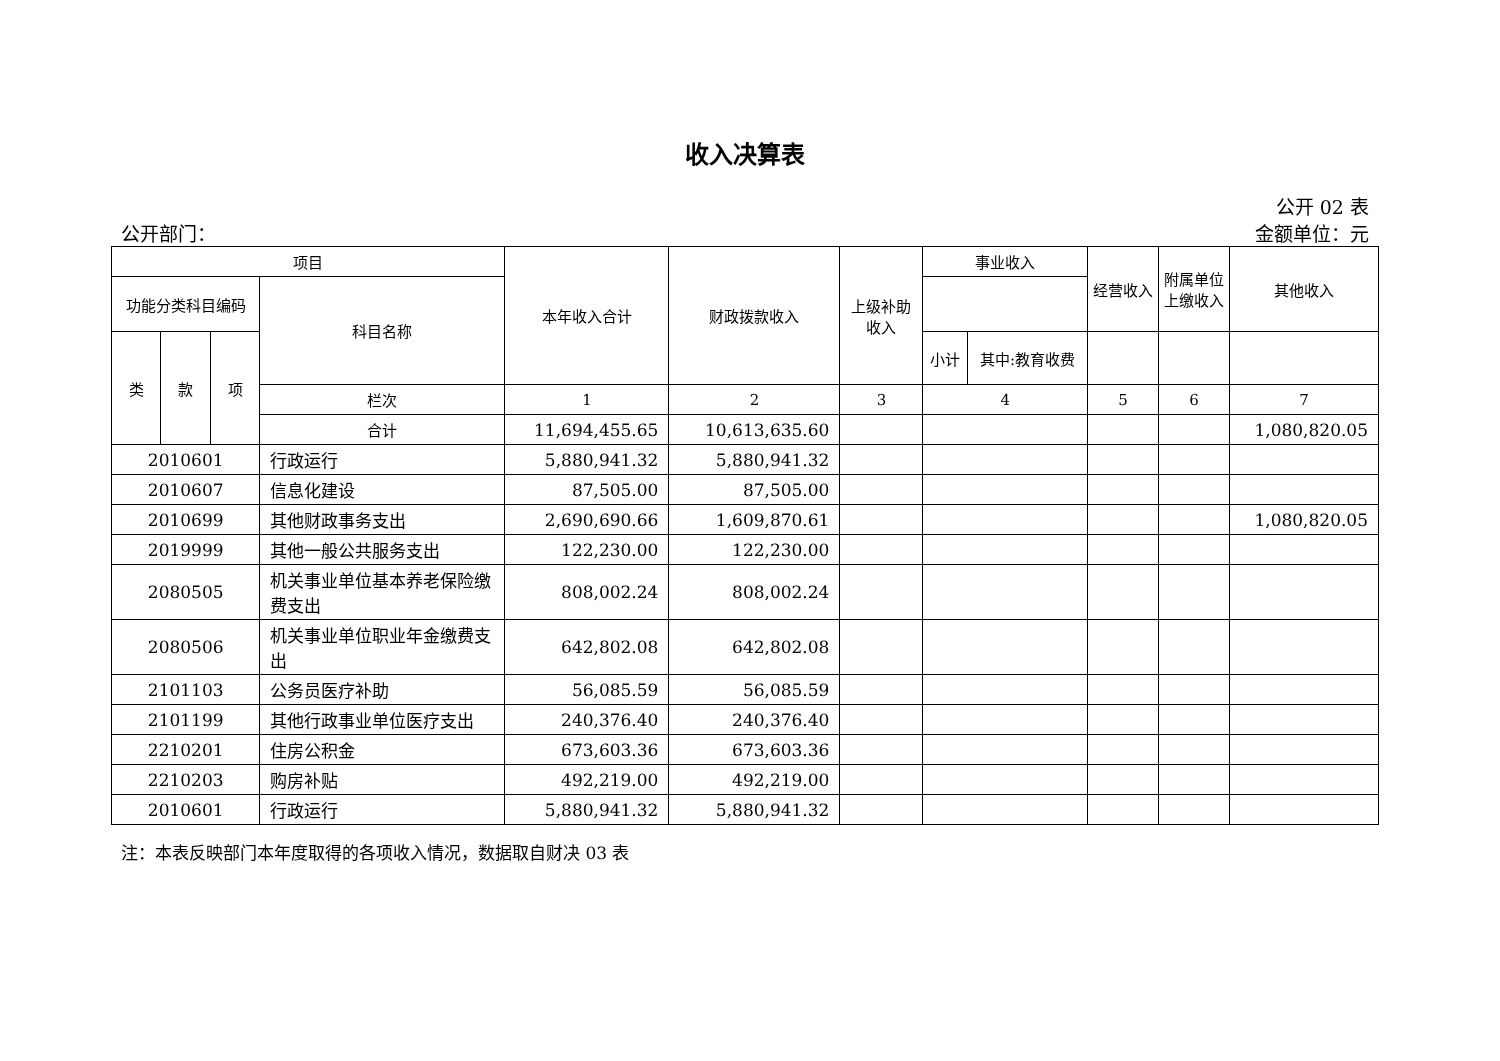收入决算表
公开 02 表
公开部门： 金额单位：元
| 项目 | | | | 本年收入合计 | 财政拨款收入 | 上级补助收入 | 事业收入 | | 经营收入 | 附属单位上缴收入 | 其他收入 |
| --- | --- | --- | --- | --- | --- | --- | --- | --- | --- | --- | --- |
| 功能分类科目编码 | | | 科目名称 | | | | | | | | |
| 类 | 款 | 项 | | | | | 小计 | 其中:教育收费 | | | |
| | | | 栏次 | 1 | 2 | 3 | 4 | | 5 | 6 | 7 |
| | | | 合计 | 11,694,455.65 | 10,613,635.60 | | | | | | 1,080,820.05 |
| 2010601 | | | 行政运行 | 5,880,941.32 | 5,880,941.32 | | | | | | |
| 2010607 | | | 信息化建设 | 87,505.00 | 87,505.00 | | | | | | |
| 2010699 | | | 其他财政事务支出 | 2,690,690.66 | 1,609,870.61 | | | | | | 1,080,820.05 |
| 2019999 | | | 其他一般公共服务支出 | 122,230.00 | 122,230.00 | | | | | | |
| 2080505 | | | 机关事业单位基本养老保险缴费支出 | 808,002.24 | 808,002.24 | | | | | | |
| 2080506 | | | 机关事业单位职业年金缴费支出 | 642,802.08 | 642,802.08 | | | | | | |
| 2101103 | | | 公务员医疗补助 | 56,085.59 | 56,085.59 | | | | | | |
| 2101199 | | | 其他行政事业单位医疗支出 | 240,376.40 | 240,376.40 | | | | | | |
| 2210201 | | | 住房公积金 | 673,603.36 | 673,603.36 | | | | | | |
| 2210203 | | | 购房补贴 | 492,219.00 | 492,219.00 | | | | | | |
| 2010601 | | | 行政运行 | 5,880,941.32 | 5,880,941.32 | | | | | | |
注：本表反映部门本年度取得的各项收入情况，数据取自财决 03 表